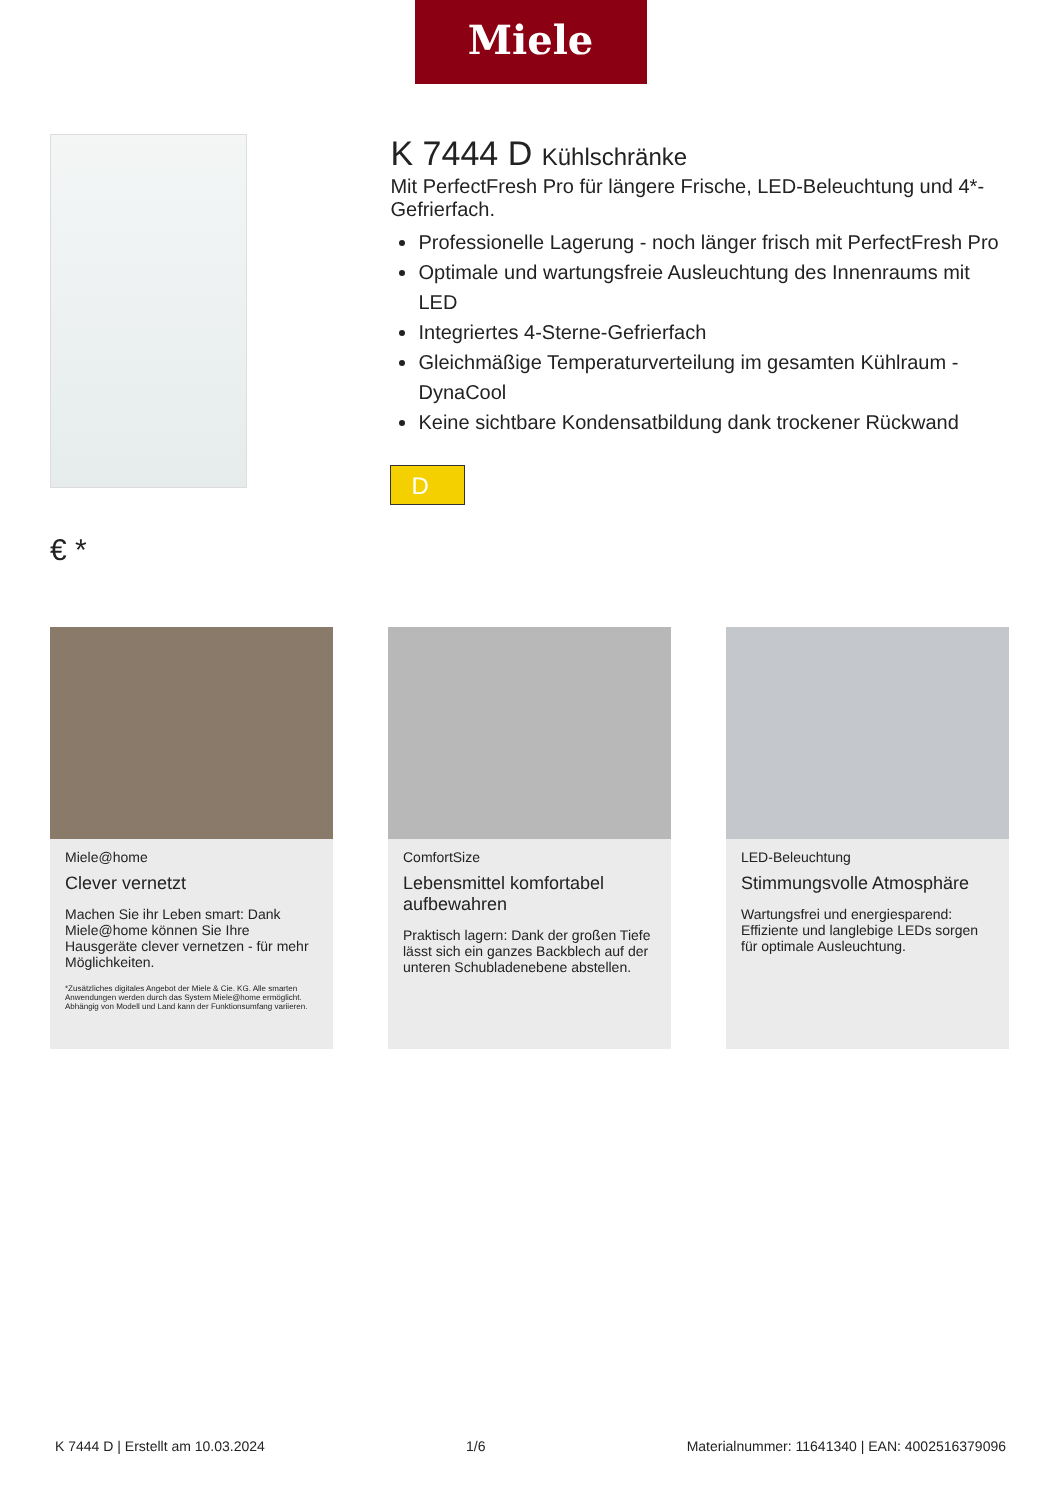Miele
€ *
K 7444 D Kühlschränke
Mit PerfectFresh Pro für längere Frische, LED-Beleuchtung und 4*-Gefrierfach.
Professionelle Lagerung - noch länger frisch mit PerfectFresh Pro
Optimale und wartungsfreie Ausleuchtung des Innenraums mit LED
Integriertes 4-Sterne-Gefrierfach
Gleichmäßige Temperaturverteilung im gesamten Kühlraum - DynaCool
Keine sichtbare Kondensatbildung dank trockener Rückwand
D
Miele@home
Clever vernetzt
Machen Sie ihr Leben smart: Dank Miele@home können Sie Ihre Hausgeräte clever vernetzen - für mehr Möglichkeiten.
*Zusätzliches digitales Angebot der Miele & Cie. KG. Alle smarten Anwendungen werden durch das System Miele@home ermöglicht. Abhängig von Modell und Land kann der Funktionsumfang variieren.
ComfortSize
Lebensmittel komfortabel aufbewahren
Praktisch lagern: Dank der großen Tiefe lässt sich ein ganzes Backblech auf der unteren Schubladenebene abstellen.
LED-Beleuchtung
Stimmungsvolle Atmosphäre
Wartungsfrei und energiesparend: Effiziente und langlebige LEDs sorgen für optimale Ausleuchtung.
K 7444 D | Erstellt am 10.03.2024 1/6 Materialnummer: 11641340 | EAN: 4002516379096